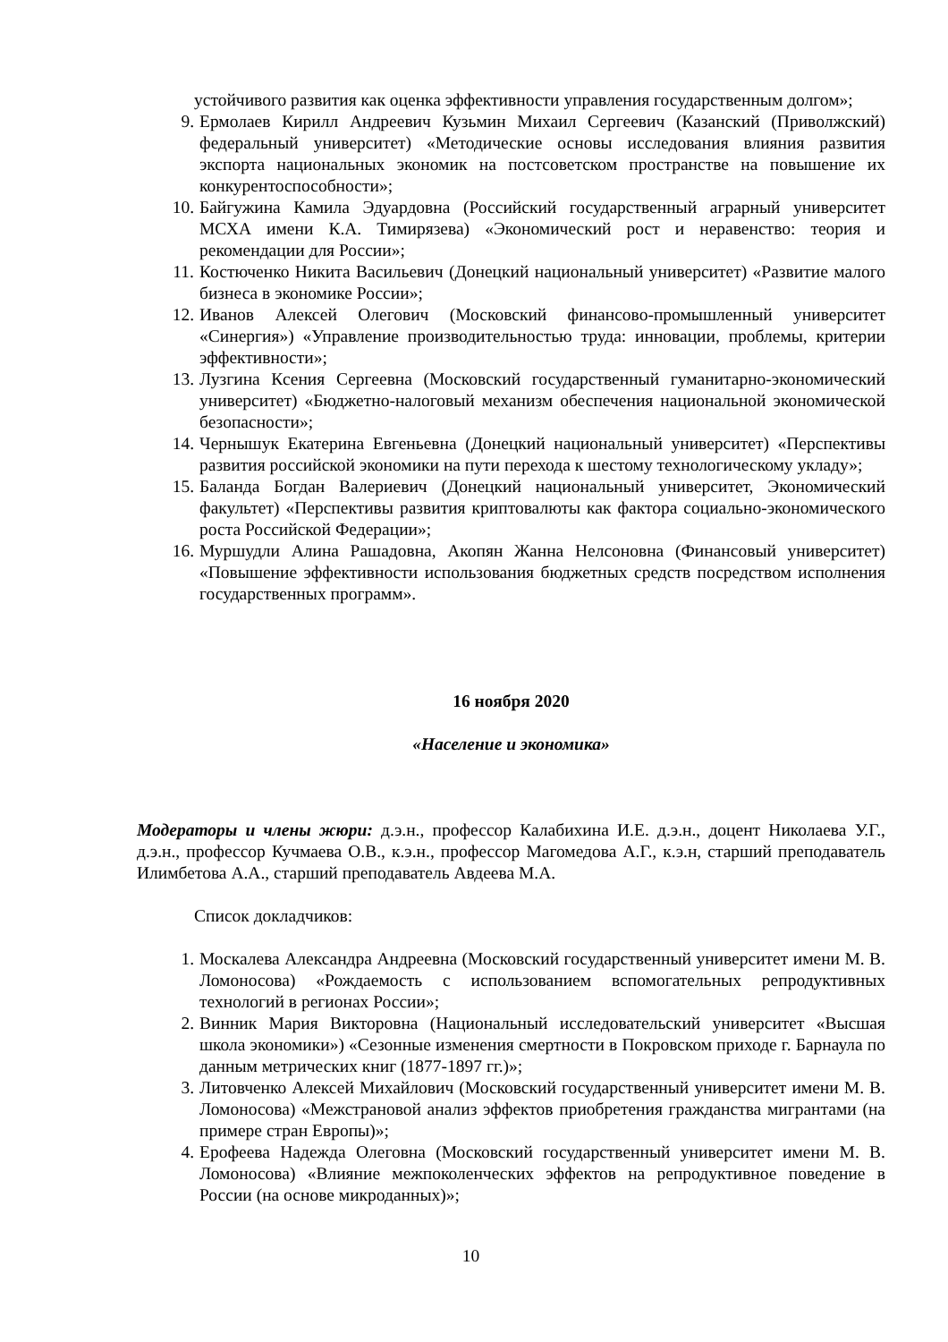устойчивого развития как оценка эффективности управления государственным долгом»;
9. Ермолаев Кирилл Андреевич Кузьмин Михаил Сергеевич (Казанский (Приволжский) федеральный университет) «Методические основы исследования влияния развития экспорта национальных экономик на постсоветском пространстве на повышение их конкурентоспособности»;
10. Байгужина Камила Эдуардовна (Российский государственный аграрный университет МСХА имени К.А. Тимирязева) «Экономический рост и неравенство: теория и рекомендации для России»;
11. Костюченко Никита Васильевич (Донецкий национальный университет) «Развитие малого бизнеса в экономике России»;
12. Иванов Алексей Олегович (Московский финансово-промышленный университет «Синергия») «Управление производительностью труда: инновации, проблемы, критерии эффективности»;
13. Лузгина Ксения Сергеевна (Московский государственный гуманитарно-экономический университет) «Бюджетно-налоговый механизм обеспечения национальной экономической безопасности»;
14. Чернышук Екатерина Евгеньевна (Донецкий национальный университет) «Перспективы развития российской экономики на пути перехода к шестому технологическому укладу»;
15. Баланда Богдан Валериевич (Донецкий национальный университет, Экономический факультет) «Перспективы развития криптовалюты как фактора социально-экономического роста Российской Федерации»;
16. Муршудли Алина Рашадовна, Акопян Жанна Нелсоновна (Финансовый университет) «Повышение эффективности использования бюджетных средств посредством исполнения государственных программ».
16 ноября 2020
«Население и экономика»
Модераторы и члены жюри: д.э.н., профессор Калабихина И.Е. д.э.н., доцент Николаева У.Г., д.э.н., профессор Кучмаева О.В., к.э.н., профессор Магомедова А.Г., к.э.н, старший преподаватель Илимбетова А.А., старший преподаватель Авдеева М.А.
Список докладчиков:
1. Москалева Александра Андреевна (Московский государственный университет имени М. В. Ломоносова) «Рождаемость с использованием вспомогательных репродуктивных технологий в регионах России»;
2. Винник Мария Викторовна (Национальный исследовательский университет «Высшая школа экономики») «Сезонные изменения смертности в Покровском приходе г. Барнаула по данным метрических книг (1877-1897 гг.)»;
3. Литовченко Алексей Михайлович (Московский государственный университет имени М. В. Ломоносова) «Межстрановой анализ эффектов приобретения гражданства мигрантами (на примере стран Европы)»;
4. Ерофеева Надежда Олеговна (Московский государственный университет имени М. В. Ломоносова) «Влияние межпоколенческих эффектов на репродуктивное поведение в России (на основе микроданных)»;
10